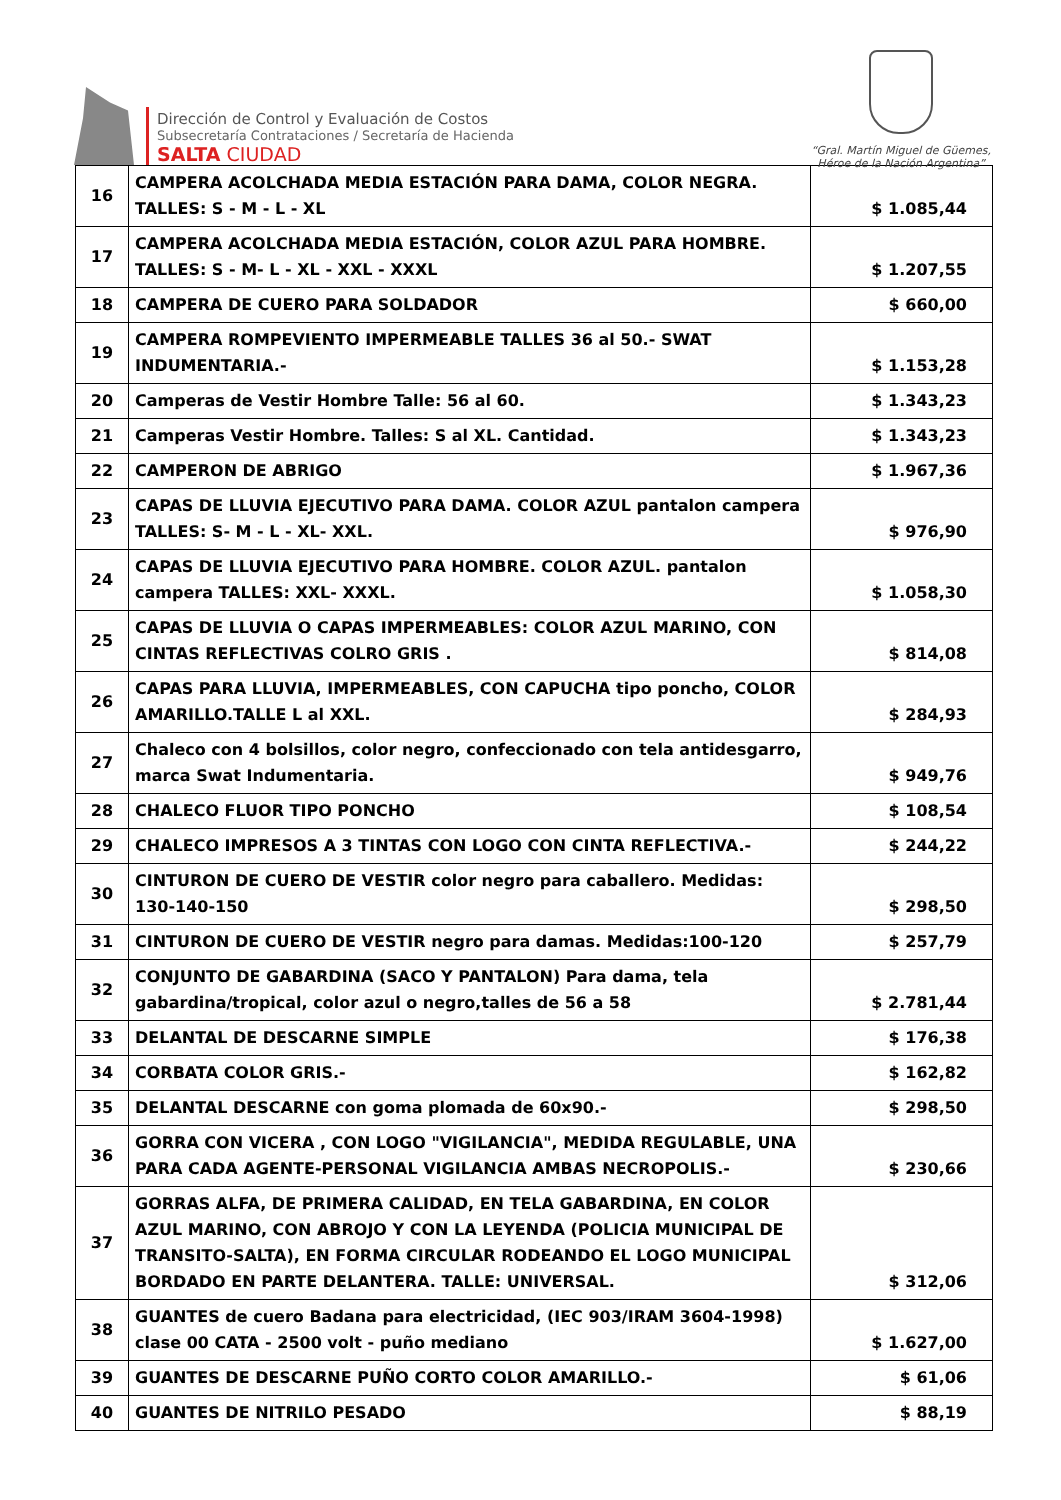Dirección de Control y Evaluación de Costos
Subsecretaría Contrataciones / Secretaría de Hacienda
SALTA CIUDAD
“Gral. Martín Miguel de Güemes,
Héroe de la Nación Argentina”
| 16 | CAMPERA ACOLCHADA MEDIA ESTACIÓN PARA DAMA, COLOR NEGRA. TALLES: S - M - L - XL | $ 1.085,44 |
| 17 | CAMPERA ACOLCHADA MEDIA ESTACIÓN, COLOR AZUL PARA HOMBRE. TALLES: S - M- L - XL - XXL - XXXL | $ 1.207,55 |
| 18 | CAMPERA DE CUERO PARA SOLDADOR | $ 660,00 |
| 19 | CAMPERA ROMPEVIENTO IMPERMEABLE TALLES 36 al 50.- SWAT INDUMENTARIA.- | $ 1.153,28 |
| 20 | Camperas de Vestir Hombre Talle: 56 al 60. | $ 1.343,23 |
| 21 | Camperas Vestir Hombre. Talles: S al XL. Cantidad. | $ 1.343,23 |
| 22 | CAMPERON DE ABRIGO | $ 1.967,36 |
| 23 | CAPAS DE LLUVIA EJECUTIVO PARA DAMA. COLOR AZUL pantalon campera TALLES: S- M - L - XL- XXL. | $ 976,90 |
| 24 | CAPAS DE LLUVIA EJECUTIVO PARA HOMBRE. COLOR AZUL. pantalon campera TALLES: XXL- XXXL. | $ 1.058,30 |
| 25 | CAPAS DE LLUVIA O CAPAS IMPERMEABLES: COLOR AZUL MARINO, CON CINTAS REFLECTIVAS COLRO GRIS . | $ 814,08 |
| 26 | CAPAS PARA LLUVIA, IMPERMEABLES, CON CAPUCHA tipo poncho, COLOR AMARILLO.TALLE L al XXL. | $ 284,93 |
| 27 | Chaleco con 4 bolsillos, color negro, confeccionado con tela antidesgarro, marca Swat Indumentaria. | $ 949,76 |
| 28 | CHALECO FLUOR TIPO PONCHO | $ 108,54 |
| 29 | CHALECO IMPRESOS A 3 TINTAS CON LOGO CON CINTA REFLECTIVA.- | $ 244,22 |
| 30 | CINTURON DE CUERO DE VESTIR color negro para caballero. Medidas: 130-140-150 | $ 298,50 |
| 31 | CINTURON DE CUERO DE VESTIR negro para damas. Medidas:100-120 | $ 257,79 |
| 32 | CONJUNTO DE GABARDINA (SACO Y PANTALON) Para dama, tela gabardina/tropical, color azul o negro,talles de 56 a 58 | $ 2.781,44 |
| 33 | DELANTAL DE DESCARNE SIMPLE | $ 176,38 |
| 34 | CORBATA COLOR GRIS.- | $ 162,82 |
| 35 | DELANTAL DESCARNE con goma plomada de 60x90.- | $ 298,50 |
| 36 | GORRA CON VICERA , CON LOGO "VIGILANCIA", MEDIDA REGULABLE, UNA PARA CADA AGENTE-PERSONAL VIGILANCIA AMBAS NECROPOLIS.- | $ 230,66 |
| 37 | GORRAS ALFA, DE PRIMERA CALIDAD, EN TELA GABARDINA, EN COLOR AZUL MARINO, CON ABROJO Y CON LA LEYENDA (POLICIA MUNICIPAL DE TRANSITO-SALTA), EN FORMA CIRCULAR RODEANDO EL LOGO MUNICIPAL BORDADO EN PARTE DELANTERA. TALLE: UNIVERSAL. | $ 312,06 |
| 38 | GUANTES de cuero Badana para electricidad, (IEC 903/IRAM 3604-1998) clase 00 CATA - 2500 volt - puño mediano | $ 1.627,00 |
| 39 | GUANTES DE DESCARNE PUÑO CORTO COLOR AMARILLO.- | $ 61,06 |
| 40 | GUANTES DE NITRILO PESADO | $ 88,19 |